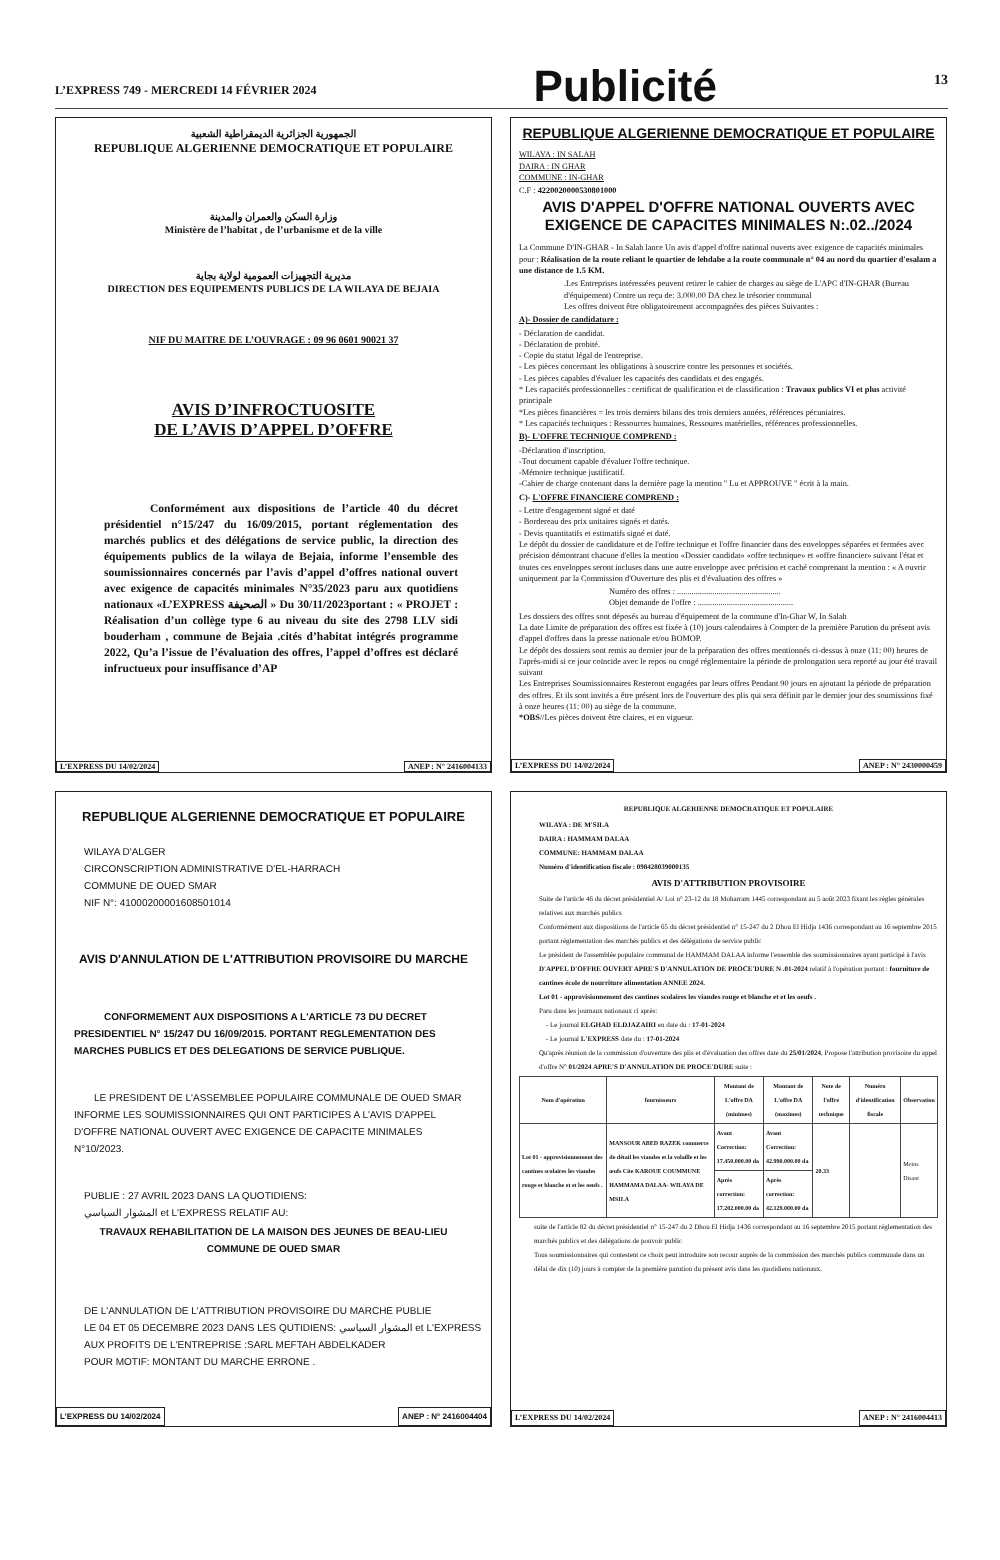L’EXPRESS 749 - MERCREDI 14 FÉVRIER 2024
Publicité
13
الجمهورية الجزائرية الديمقراطية الشعبية
REPUBLIQUE ALGERIENNE DEMOCRATIQUE ET POPULAIRE
وزارة السكن والعمران والمدينة
Ministère de l’habitat , de l’urbanisme et de la ville
مديرية التجهيزات العمومية لولاية بجاية
DIRECTION DES EQUIPEMENTS PUBLICS DE LA WILAYA DE BEJAIA
NIF DU MAITRE DE L’OUVRAGE : 09 96 0601 90021 37
AVIS D’INFROCTUOSITE
DE L’AVIS D’APPEL D’OFFRE
    Conformément aux dispositions de l’article 40 du décret présidentiel n°15/247 du 16/09/2015, portant réglementation des marchés publics et des délégations de service public, la direction des équipements publics de la wilaya de Bejaia, informe l’ensemble des soumissionnaires concernés par l’avis d’appel d’offres national ouvert avec exigence de capacités minimales N°35/2023 paru aux quotidiens nationaux «L’EXPRESS الصحيفة » Du 30/11/2023portant : « PROJET : Réalisation d’un collège type 6 au niveau du site des 2798 LLV sidi bouderham , commune de Bejaia .cités d’habitat intégrés programme 2022, Qu’a l’issue de l’évaluation des offres, l’appel d’offres est déclaré infructueux pour insuffisance d’AP
L’EXPRESS DU 14/02/2024 ANEP : N° 2416004133
REPUBLIQUE ALGERIENNE DEMOCRATIQUE ET POPULAIRE
WILAYA : IN SALAH
DAIRA : IN GHAR
COMMUNE : IN-GHAR
C.F : 4220020000530801000
AVIS D'APPEL D'OFFRE NATIONAL OUVERTS AVEC EXIGENCE DE CAPACITES MINIMALES N:.02../2024
La Commune D'IN-GHAR - In Salah lance Un avis d'appel d'offre national ouverts avec exigence de capacités minimales pour : Réalisation de la route reliant le quartier de lehdabe a la route communale n° 04 au nord du quartier d'esalam a une distance de 1.5 KM.
.Les Entreprises intéressées peuvent retirer le cahier de charges au siège de L'APC d'IN-GHAR (Bureau d'équipement) Contre un reçu de: 3.000.00 DA chez le trésorier communal
Les offres doivent être obligatoirement accompagnées des pièces Suivantes :
A)- Dossier de candidature :
- Déclaration de candidat.
- Déclaration de probité.
- Copie du statut légal de l'entreprise.
- Les pièces concernant les obligations à souscrire contre les personnes et sociétés.
- Les pièces capables d'évaluer les capacités des candidats et des engagés.
* Les capacités professionnelles : certificat de qualification et de classification : Travaux publics VI et plus activité principale
*Les pièces financières = les trois derniers bilans des trois derniers années, références pécuniaires.
* Les capacités techniques : Ressources humaines, Ressoures matérielles, références professionnelles.
B)- L'OFFRE TECHNIQUE COMPREND :
-Déclaration d'inscription.
-Tout document capable d'évaluer l'offre technique.
-Mémoire technique justificatif.
-Cahier de charge contenant dans la dernière page la mention " Lu et APPROUVE " écrit à la main.
C)- L'OFFRE FINANCIERE COMPREND :
- Lettre d'engagement signé et daté
- Bordereau des prix unitaires signés et datés.
- Devis quantitatifs et estimatifs signé et daté.
Le dépôt du dossier de candidature et de l'offre technique et l'offre financier dans des enveloppes séparées et fermées avec précision démontrant chacune d'elles la mention «Dossier candidat» «offre technique» et «offre financier» suivant l'état et toutes ces enveloppes seront incluses dans une autre enveloppe avec précision et caché comprenant la mention : « A ouvrir uniquement par la Commission d'Ouverture des plis et d'évaluation des offres »
Numéro des offres : ..................................................
Objet demande de l'offre : ..............................................
Les dossiers des offres sont déposés au bureau d'équipement de la commune d'In-Ghar W, In Salah
La date Limite de préparation des offres est fixée à (10) jours calendaires à Compter de la première Parution du présent avis d'appel d'offres dans la presse nationale et/ou BOMOP.
Le dépôt des dossiers sont remis au dernier jour de la préparation des offres mentionnés ci-dessus à onze (11: 00) heures de l'après-midi si ce jour coïncide avec le repos ou congé réglementaire la période de prolongation sera reporté au jour été travail suivant
Les Entreprises Soumissionnaires Resteront engagées par leurs offres Pendant 90 jours en ajoutant la période de préparation des offres. Et ils sont invités a être présent lors de l'ouverture des plis qui sera définit par le dernier jour des soumissions fixé à onze heures (11: 00) au siège de la commune.
*OBS//Les pièces doivent être claires, et en vigueur.
L’EXPRESS DU 14/02/2024 ANEP : N° 2430000459
REPUBLIQUE ALGERIENNE DEMOCRATIQUE ET POPULAIRE
WILAYA D'ALGER
CIRCONSCRIPTION ADMINISTRATIVE D'EL-HARRACH
COMMUNE DE OUED SMAR
NIF N°: 41000200001608501014
AVIS D'ANNULATION DE L'ATTRIBUTION PROVISOIRE DU MARCHE
   CONFORMEMENT AUX DISPOSITIONS A L'ARTICLE 73 DU DECRET PRESIDENTIEL N° 15/247 DU 16/09/2015. PORTANT REGLEMENTATION DES MARCHES PUBLICS ET DES DELEGATIONS DE SERVICE PUBLIQUE.
  LE PRESIDENT DE L'ASSEMBLEE POPULAIRE COMMUNALE DE OUED SMAR INFORME LES SOUMISSIONNAIRES QUI ONT PARTICIPES A L'AVIS D'APPEL D'OFFRE NATIONAL OUVERT AVEC EXIGENCE DE CAPACITE MINIMALES N°10/2023.
PUBLIE : 27 AVRIL 2023 DANS LA QUOTIDIENS:
المشوار السياسي et L'EXPRESS RELATIF AU:
TRAVAUX REHABILITATION DE LA MAISON DES JEUNES DE BEAU-LIEU
COMMUNE DE OUED SMAR
DE L'ANNULATION DE L'ATTRIBUTION PROVISOIRE DU MARCHE PUBLIE
LE 04 ET 05 DECEMBRE 2023 DANS LES QUTIDIENS: المشوار السياسي et L'EXPRESS
AUX PROFITS DE L'ENTREPRISE :SARL MEFTAH ABDELKADER
POUR MOTIF: MONTANT DU MARCHE ERRONE .
L’EXPRESS DU 14/02/2024 ANEP : N° 2416004404
REPUBLIQUE ALGERIENNE DEMOCRATIQUE ET POPULAIRE
WILAYA : DE M'SILA
DAIRA : HAMMAM DALAA
COMMUNE: HAMMAM DALAA
Numéro d'identification fiscale : 098428039000135
AVIS D'ATTRIBUTION PROVISOIRE
Suite de l'article 46 du décret présidentiel A/ Loi n° 23-12 du 18 Moharram 1445 correspondant au 5 août 2023 fixant les règles générales relatives aux marchés publics
Conformément aux dispositions de l'article 65 du décret présidentiel n° 15-247 du 2 Dhou El Hidja 1436 correspondant au 16 septembre 2015 portant réglementation des marchés publics et des délégations de service public
Le président de l'assemblée populaire communal de HAMMAM DALAA informe l'ensemble des soumissionnaires ayant participé à l'avis D'APPEL D'OFFRE OUVERT APRE'S D'ANNULATION DE PROCE'DURE N .01-2024 relatif à l'opération portant : fourniture de cantines école de nourriture alimentation ANNEE 2024.
Lot 01 - approvisionnement des cantines scolaires les viandes rouge et blanche et et les oeufs .
Paru dans les journaux nationaux ci après:
 - Le journal ELGHAD ELDJAZAIRI en date du : 17-01-2024
 - Le journal L'EXPRESS date du : 17-01-2024
Qu'après réunion de la commission d'ouverture des plis et d'évaluation des offres date du 25/01/2024, Propose l'attribution provisoire du appel d'offre N° 01/2024 APRE'S D'ANNULATION DE PROCE'DURE suite :
| Nom d'opération | fournisseurs | Montant de L'offre DA (minimes) | Montant de L'offre DA (maximes) | Note de l'offre technique | Numéro d'identification fiscale | Observation |
| --- | --- | --- | --- | --- | --- | --- |
| Lot 01 - approvisionnement des cantines scolaires les viandes rouge et blanche et et les oeufs . | MANSOUR ABED RAZEK commerce de détail les viandes et la volaille et les œufs Cite KAROUE COUMMUNE HAMMAMA DALAA- WILAYA DE MSILA | Avant Correction: 17.450.000.00 da | Avant Correction: 42.990.000.00 da | 20.33 | | Moins Disant |
| | | Après correction: 17.202.000.00 da | Après correction: 42.129.000.00 da | | | |
suite de l'article 82 du décret présidentiel n° 15-247 du 2 Dhou El Hidja 1436 correspondant au 16 septembre 2015 portant réglementation des marchés publics et des délégations de pouvoir public
Tous soumissionnaires qui contestent ce choix peut introduire son recour auprès de la commission des marchés publics communale dans un délai de dix (10) jours à compter de la première parution du présent avis dans les quotidiens nationaux.
L’EXPRESS DU 14/02/2024 ANEP : N° 2416004413